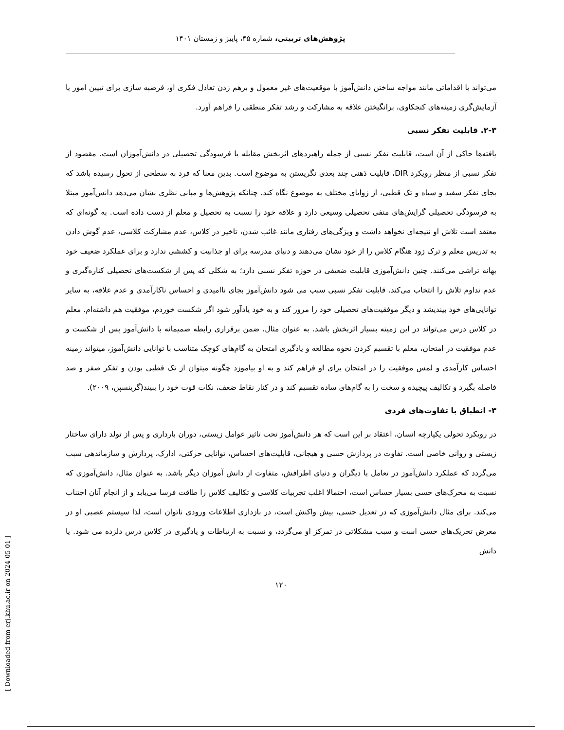پژوهش‌های تربیتی، شماره ۴۵، پاییز و زمستان ۱۴۰۱
می‌تواند با اقداماتی مانند مواجه ساختن دانش‌آموز با موقعیت‌های غیر معمول و برهم زدن تعادل فکری او، فرضیه سازی برای تبیین امور یا آزمایش‌گری زمینه‌های کنجکاوی، برانگیختن علاقه به مشارکت و رشد تفکر منطقی را فراهم آورد.
۲-۳. قابلیت تفکر نسبی
یافته‌ها حاکی از آن است، قابلیت تفکر نسبی از جمله راهبردهای اثربخش مقابله با فرسودگی تحصیلی در دانش‌آموزان است. مقصود از تفکر نسبی از منظر رویکرد DIR، قابلیت ذهنی چند بعدی نگریستن به موضوع است. بدین معنا که فرد به سطحی از تحول رسیده باشد که بجای تفکر سفید و سیاه و تک قطبی، از زوایای مختلف به موضوع نگاه کند. چنانکه پژوهش‌ها و مبانی نظری نشان می‌دهد دانش‌آموز مبتلا به فرسودگی تحصیلی گرایش‌های منفی تحصیلی وسیعی دارد و علاقه خود را نسبت به تحصیل و معلم از دست داده است. به گونه‌ای که معتقد است تلاش او نتیجه‌ای نخواهد داشت و ویژگی‌های رفتاری مانند غائب شدن، تاخیر در کلاس، عدم مشارکت کلاسی، عدم گوش دادن به تدریس معلم و ترک زود هنگام کلاس را از خود نشان می‌دهند و دنیای مدرسه برای او جذابیت و کششی ندارد و برای عملکرد ضعیف خود بهانه تراشی می‌کنند. چنین دانش‌آموزی قابلیت ضعیفی در حوزه تفکر نسبی دارد؛ به شکلی که پس از شکست‌های تحصیلی کناره‌گیری و عدم تداوم تلاش را انتخاب می‌کند. قابلیت تفکر نسبی سبب می شود دانش‌آموز بجای ناامیدی و احساس ناکارآمدی و عدم علاقه، به سایر توانایی‌های خود بیندیشد و دیگر موفقیت‌های تحصیلی خود را مرور کند و به خود یادآور شود اگر شکست خوردم، موفقیت هم داشته‌ام. معلم در کلاس درس می‌تواند در این زمینه بسیار اثربخش باشد. به عنوان مثال، ضمن برقراری رابطه صمیمانه با دانش‌آموز پس از شکست و عدم موفقیت در امتحان، معلم با تقسیم کردن نحوه مطالعه و یادگیری امتحان به گام‌های کوچک متناسب با توانایی دانش‌آموز، میتواند زمینه احساس کارآمدی و لمس موفقیت را در امتحان برای او فراهم کند و به او بیاموزد چگونه میتوان از تک قطبی بودن و تفکر صفر و صد فاصله بگیرد و تکالیف پیچیده و سخت را به گام‌های ساده تقسیم کند و در کنار نقاط ضعف، نکات قوت خود را ببیند(گرینسپن، ۲۰۰۹).
۳- انطباق با تفاوت‌های فردی
در رویکرد تحولی یکپارچه انسان، اعتقاد بر این است که هر دانش‌آموز تحت تاثیر عوامل زیستی، دوران بارداری و پس از تولد دارای ساختار زیستی و روانی خاصی است. تفاوت در پردازش حسی و هیجانی، قابلیت‌های احساس، توانایی حرکتی، ادارک، پردازش و سازماندهی سبب می‌گردد که عملکرد دانش‌آموز در تعامل با دیگران و دنیای اطرافش، متفاوت از دانش آموزان دیگر باشد. به عنوان مثال، دانش‌آموزی که نسبت به محرک‌های حسی بسیار حساس است، احتمالا اغلب تجربیات کلاسی و تکالیف کلاس را طاقت فرسا می‌یابد و از انجام آنان اجتناب می‌کند. برای مثال دانش‌آموزی که در تعدیل حسی، بیش واکنش است، در بازداری اطلاعات ورودی ناتوان است، لذا سیستم عصبی او در معرض تحریک‌های حسی است و سبب مشکلاتی در تمرکز او می‌گردد، و نسبت به ارتباطات و یادگیری در کلاس درس دلزده می شود. یا دانش
۱۲۰
[ Downloaded from erj.khu.ac.ir on 2024-05-01 ]